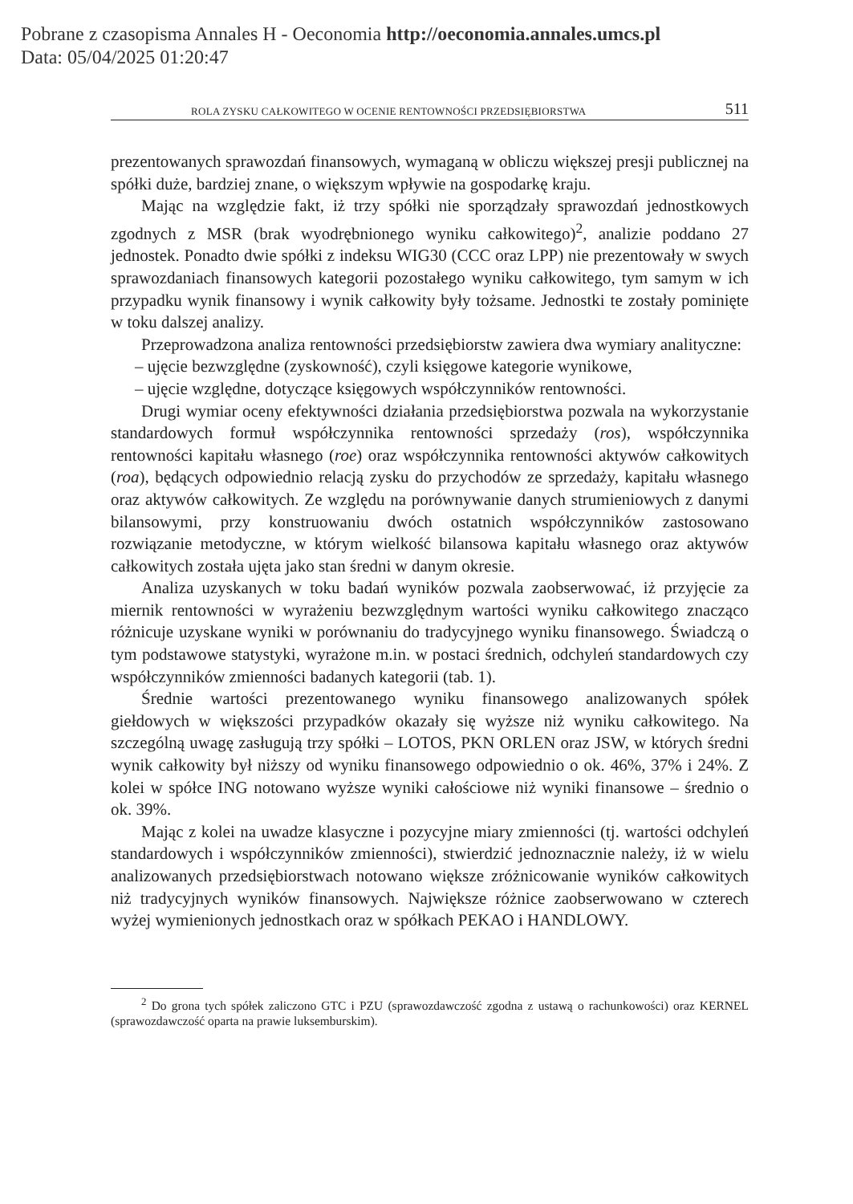Pobrane z czasopisma Annales H - Oeconomia http://oeconomia.annales.umcs.pl
Data: 05/04/2025 01:20:47
ROLA ZYSKU CAŁKOWITEGO W OCENIE RENTOWNOŚCI PRZEDSIĘBIORSTWA 511
prezentowanych sprawozdań finansowych, wymaganą w obliczu większej presji publicznej na spółki duże, bardziej znane, o większym wpływie na gospodarkę kraju.
Mając na względzie fakt, iż trzy spółki nie sporządzały sprawozdań jednostkowych zgodnych z MSR (brak wyodrębnionego wyniku całkowitego)<sup>2</sup>, analizie poddano 27 jednostek. Ponadto dwie spółki z indeksu WIG30 (CCC oraz LPP) nie prezentowały w swych sprawozdaniach finansowych kategorii pozostałego wyniku całkowitego, tym samym w ich przypadku wynik finansowy i wynik całkowity były tożsame. Jednostki te zostały pominięte w toku dalszej analizy.
Przeprowadzona analiza rentowności przedsiębiorstw zawiera dwa wymiary analityczne:
– ujęcie bezwzględne (zyskowność), czyli księgowe kategorie wynikowe,
– ujęcie względne, dotyczące księgowych współczynników rentowności.
Drugi wymiar oceny efektywności działania przedsiębiorstwa pozwala na wykorzystanie standardowych formuł współczynnika rentowności sprzedaży (ros), współczynnika rentowności kapitału własnego (roe) oraz współczynnika rentowności aktywów całkowitych (roa), będących odpowiednio relacją zysku do przychodów ze sprzedaży, kapitału własnego oraz aktywów całkowitych. Ze względu na porównywanie danych strumieniowych z danymi bilansowymi, przy konstruowaniu dwóch ostatnich współczynników zastosowano rozwiązanie metodyczne, w którym wielkość bilansowa kapitału własnego oraz aktywów całkowitych została ujęta jako stan średni w danym okresie.
Analiza uzyskanych w toku badań wyników pozwala zaobserwować, iż przyjęcie za miernik rentowności w wyrażeniu bezwzględnym wartości wyniku całkowitego znacząco różnicuje uzyskane wyniki w porównaniu do tradycyjnego wyniku finansowego. Świadczą o tym podstawowe statystyki, wyrażone m.in. w postaci średnich, odchyleń standardowych czy współczynników zmienności badanych kategorii (tab. 1).
Średnie wartości prezentowanego wyniku finansowego analizowanych spółek giełdowych w większości przypadków okazały się wyższe niż wyniku całkowitego. Na szczególną uwagę zasługują trzy spółki – LOTOS, PKN ORLEN oraz JSW, w których średni wynik całkowity był niższy od wyniku finansowego odpowiednio o ok. 46%, 37% i 24%. Z kolei w spółce ING notowano wyższe wyniki całościowe niż wyniki finansowe – średnio o ok. 39%.
Mając z kolei na uwadze klasyczne i pozycyjne miary zmienności (tj. wartości odchyleń standardowych i współczynników zmienności), stwierdzić jednoznacznie należy, iż w wielu analizowanych przedsiębiorstwach notowano większe zróżnicowanie wyników całkowitych niż tradycyjnych wyników finansowych. Największe różnice zaobserwowano w czterech wyżej wymienionych jednostkach oraz w spółkach PEKAO i HANDLOWY.
<sup>2</sup> Do grona tych spółek zaliczono GTC i PZU (sprawozdawczość zgodna z ustawą o rachunkowości) oraz KERNEL (sprawozdawczość oparta na prawie luksemburskim).